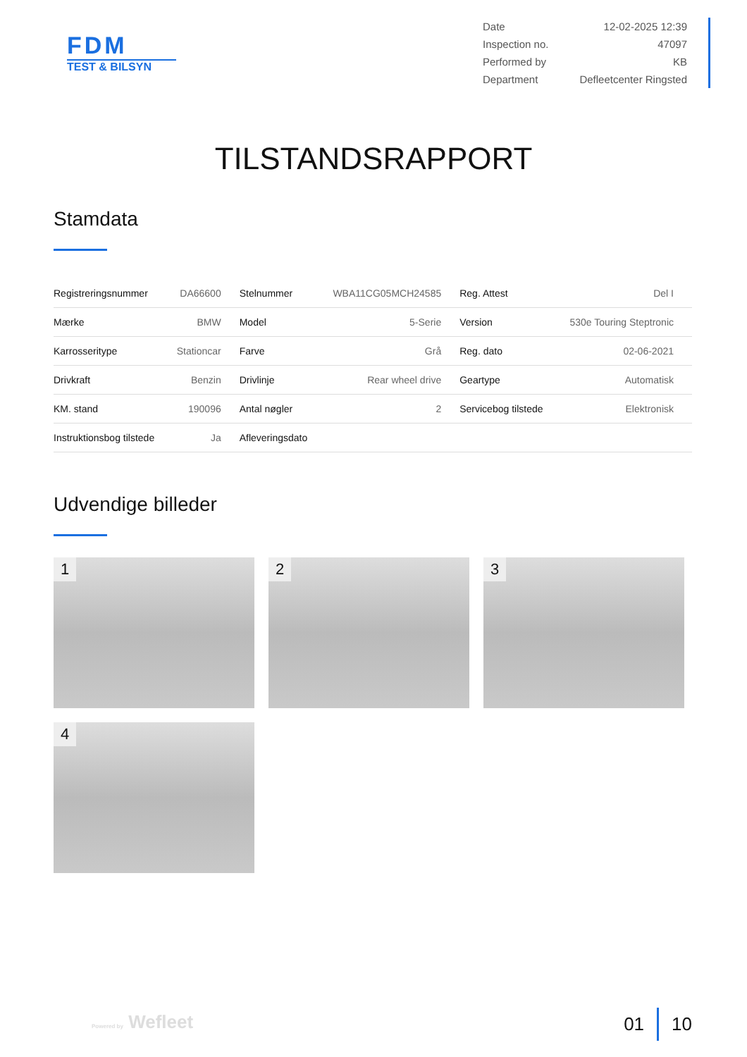FDM
TEST & BILSYN
| Date | 12-02-2025 12:39 |
| Inspection no. | 47097 |
| Performed by | KB |
| Department | Defleetcenter Ringsted |
TILSTANDSRAPPORT
Stamdata
| Registreringsnummer | DA66600 | Stelnummer | WBA11CG05MCH24585 | Reg. Attest | Del I |
| Mærke | BMW | Model | 5-Serie | Version | 530e Touring Steptronic |
| Karrosseritype | Stationcar | Farve | Grå | Reg. dato | 02-06-2021 |
| Drivkraft | Benzin | Drivlinje | Rear wheel drive | Geartype | Automatisk |
| KM. stand | 190096 | Antal nøgler | 2 | Servicebog tilstede | Elektronisk |
| Instruktionsbog tilstede | Ja | Afleveringsdato | | | |
Udvendige billeder
1
2
3
4
Powered by Wefleet 01 10